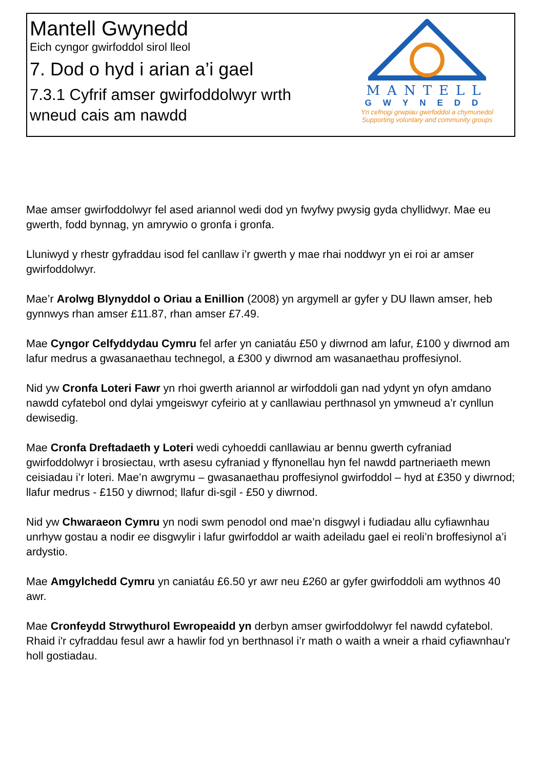Mantell Gwynedd
Eich cyngor gwirfoddol sirol lleol
7. Dod o hyd i arian a’i gael
7.3.1 Cyfrif amser gwirfoddolwyr wrth wneud cais am nawdd
MANTELL
GWYNEDD
Yn cefnogi grwpiau gwirfoddol a chymunedol
Supporting voluntary and community groups
Mae amser gwirfoddolwyr fel ased ariannol wedi dod yn fwyfwy pwysig gyda chyllidwyr. Mae eu gwerth, fodd bynnag, yn amrywio o gronfa i gronfa.
Lluniwyd y rhestr gyfraddau isod fel canllaw i’r gwerth y mae rhai noddwyr yn ei roi ar amser gwirfoddolwyr.
Mae’r Arolwg Blynyddol o Oriau a Enillion (2008) yn argymell ar gyfer y DU llawn amser, heb gynnwys rhan amser £11.87, rhan amser £7.49.
Mae Cyngor Celfyddydau Cymru fel arfer yn caniatáu £50 y diwrnod am lafur, £100 y diwrnod am lafur medrus a gwasanaethau technegol, a £300 y diwrnod am wasanaethau proffesiynol.
Nid yw Cronfa Loteri Fawr yn rhoi gwerth ariannol ar wirfoddoli gan nad ydynt yn ofyn amdano nawdd cyfatebol ond dylai ymgeiswyr cyfeirio at y canllawiau perthnasol yn ymwneud a’r cynllun dewisedig.
Mae Cronfa Dreftadaeth y Loteri wedi cyhoeddi canllawiau ar bennu gwerth cyfraniad gwirfoddolwyr i brosiectau, wrth asesu cyfraniad y ffynonellau hyn fel nawdd partneriaeth mewn ceisiadau i’r loteri. Mae’n awgrymu – gwasanaethau proffesiynol gwirfoddol – hyd at £350 y diwrnod; llafur medrus - £150 y diwrnod; llafur di-sgil - £50 y diwrnod.
Nid yw Chwaraeon Cymru yn nodi swm penodol ond mae’n disgwyl i fudiadau allu cyfiawnhau unrhyw gostau a nodir ee disgwylir i lafur gwirfoddol ar waith adeiladu gael ei reoli’n broffesiynol a’i ardystio.
Mae Amgylchedd Cymru yn caniatáu £6.50 yr awr neu £260 ar gyfer gwirfoddoli am wythnos 40 awr.
Mae Cronfeydd Strwythurol Ewropeaidd yn derbyn amser gwirfoddolwyr fel nawdd cyfatebol. Rhaid i'r cyfraddau fesul awr a hawlir fod yn berthnasol i’r math o waith a wneir a rhaid cyfiawnhau'r holl gostiadau.